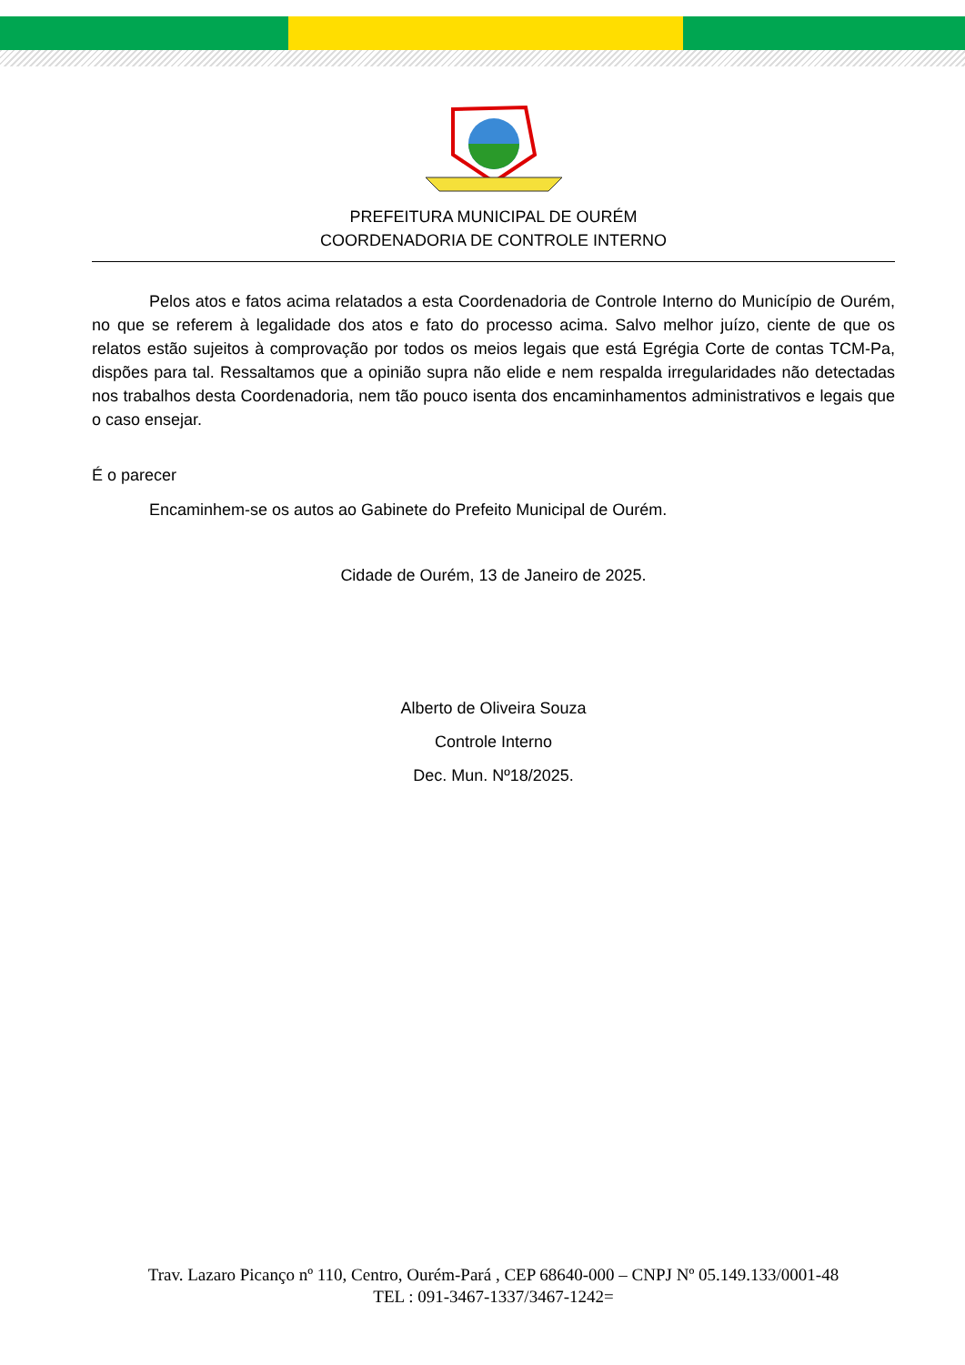PREFEITURA MUNICIPAL DE OURÉM
COORDENADORIA DE CONTROLE INTERNO
Pelos atos e fatos acima relatados a esta Coordenadoria de Controle Interno do Município de Ourém, no que se referem à legalidade dos atos e fato do processo acima. Salvo melhor juízo, ciente de que os relatos estão sujeitos à comprovação por todos os meios legais que está Egrégia Corte de contas TCM-Pa, dispões para tal. Ressaltamos que a opinião supra não elide e nem respalda irregularidades não detectadas nos trabalhos desta Coordenadoria, nem tão pouco isenta dos encaminhamentos administrativos e legais que o caso ensejar.
É o parecer
Encaminhem-se os autos ao Gabinete do Prefeito Municipal de Ourém.
Cidade de Ourém, 13 de Janeiro de 2025.
Alberto de Oliveira Souza
Controle Interno
Dec. Mun. Nº18/2025.
Trav. Lazaro Picanço nº 110, Centro, Ourém-Pará , CEP 68640-000 – CNPJ Nº 05.149.133/0001-48
TEL : 091-3467-1337/3467-1242=